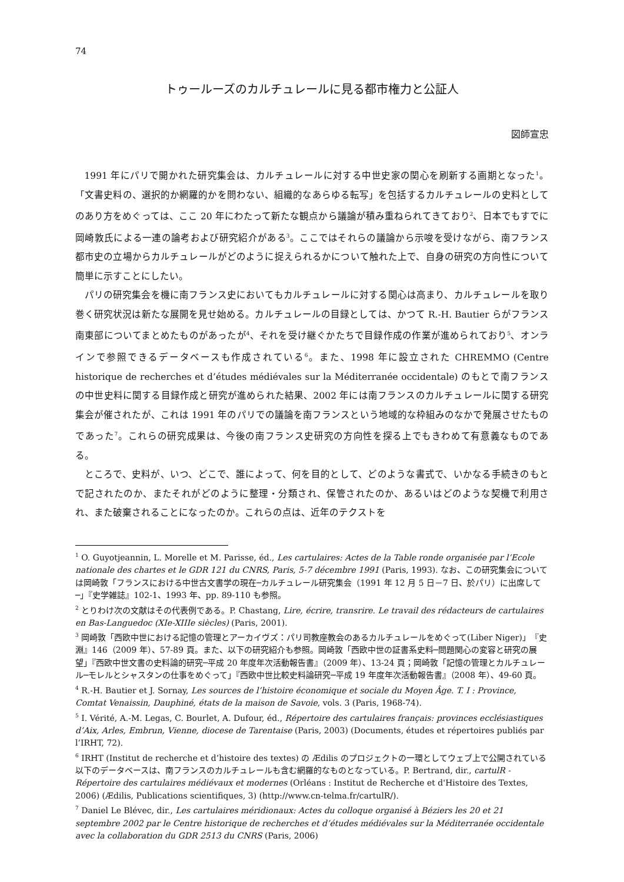74
トゥールーズのカルチュレールに見る都市権力と公証人
図師宣忠
1991 年にパリで開かれた研究集会は、カルチュレールに対する中世史家の関心を刷新する画期となった<sup>1</sup>。「文書史料の、選択的か網羅的かを問わない、組織的なあらゆる転写」を包括するカルチュレールの史料としてのあり方をめぐっては、ここ 20 年にわたって新たな観点から議論が積み重ねられてきており<sup>2</sup>、日本でもすでに岡崎敦氏による一連の論考および研究紹介がある<sup>3</sup>。ここではそれらの議論から示唆を受けながら、南フランス都市史の立場からカルチュレールがどのように捉えられるかについて触れた上で、自身の研究の方向性について簡単に示すことにしたい。
パリの研究集会を機に南フランス史においてもカルチュレールに対する関心は高まり、カルチュレールを取り巻く研究状況は新たな展開を見せ始める。カルチュレールの目録としては、かつて R.-H. Bautier らがフランス南東部についてまとめたものがあったが<sup>4</sup>、それを受け継ぐかたちで目録作成の作業が進められており<sup>5</sup>、オンラインで参照できるデータベースも作成されている<sup>6</sup>。また、1998 年に設立された CHREMMO (Centre historique de recherches et d’études médiévales sur la Méditerranée occidentale) のもとで南フランスの中世史料に関する目録作成と研究が進められた結果、2002 年には南フランスのカルチュレールに関する研究集会が催されたが、これは 1991 年のパリでの議論を南フランスという地域的な枠組みのなかで発展させたものであった<sup>7</sup>。これらの研究成果は、今後の南フランス史研究の方向性を探る上でもきわめて有意義なものである。
ところで、史料が、いつ、どこで、誰によって、何を目的として、どのような書式で、いかなる手続きのもとで記されたのか、またそれがどのように整理・分類され、保管されたのか、あるいはどのような契機で利用され、また破棄されることになったのか。これらの点は、近年のテクストを
<sup>1</sup> O. Guyotjeannin, L. Morelle et M. Parisse, éd., Les cartulaires: Actes de la Table ronde organisée par l’Ecole nationale des chartes et le GDR 121 du CNRS, Paris, 5-7 décembre 1991 (Paris, 1993). なお、この研究集会については岡崎敦「フランスにおける中世古文書学の現在─カルチュレール研究集会（1991 年 12 月 5 日－7 日、於パリ）に出席して─」『史学雑誌』102-1、1993 年、pp. 89-110 も参照。
<sup>2</sup> とりわけ次の文献はその代表例である。P. Chastang, Lire, écrire, transrire. Le travail des rédacteurs de cartulaires en Bas-Languedoc (XIe-XIIIe siècles) (Paris, 2001).
<sup>3</sup> 岡崎敦「西欧中世における記憶の管理とアーカイヴズ：パリ司教座教会のあるカルチュレールをめぐって(Liber Niger)」『史淵』146（2009 年）、57-89 頁。また、以下の研究紹介も参照。岡崎敦「西欧中世の証書系史料─問題関心の変容と研究の展望」『西欧中世文書の史料論的研究─平成 20 年度年次活動報告書』（2009 年）、13-24 頁；岡崎敦「記憶の管理とカルチュレール─モレルとシャスタンの仕事をめぐって」『西欧中世比較史料論研究─平成 19 年度年次活動報告書』（2008 年）、49-60 頁。
<sup>4</sup> R.-H. Bautier et J. Sornay, Les sources de l’histoire économique et sociale du Moyen Âge. T. I : Province, Comtat Venaissin, Dauphiné, états de la maison de Savoie, vols. 3 (Paris, 1968-74).
<sup>5</sup> I. Vérité, A.-M. Legas, C. Bourlet, A. Dufour, éd., Répertoire des cartulaires français: provinces ecclésiastiques d’Aix, Arles, Embrun, Vienne, diocese de Tarentaise (Paris, 2003) (Documents, études et répertoires publiés par l’IRHT, 72).
<sup>6</sup> IRHT (Institut de recherche et d’histoire des textes) の Ædilis のプロジェクトの一環としてウェブ上で公開されている以下のデータベースは、南フランスのカルチュレールも含む網羅的なものとなっている。P. Bertrand, dir., cartulR - Répertoire des cartulaires médiévaux et modernes (Orléans : Institut de Recherche et d'Histoire des Textes, 2006) (Ædilis, Publications scientifiques, 3) (http://www.cn-telma.fr/cartulR/).
<sup>7</sup> Daniel Le Blévec, dir., Les cartulaires méridionaux: Actes du colloque organisé à Béziers les 20 et 21 septembre 2002 par le Centre historique de recherches et d’études médiévales sur la Méditerranée occidentale avec la collaboration du GDR 2513 du CNRS (Paris, 2006)